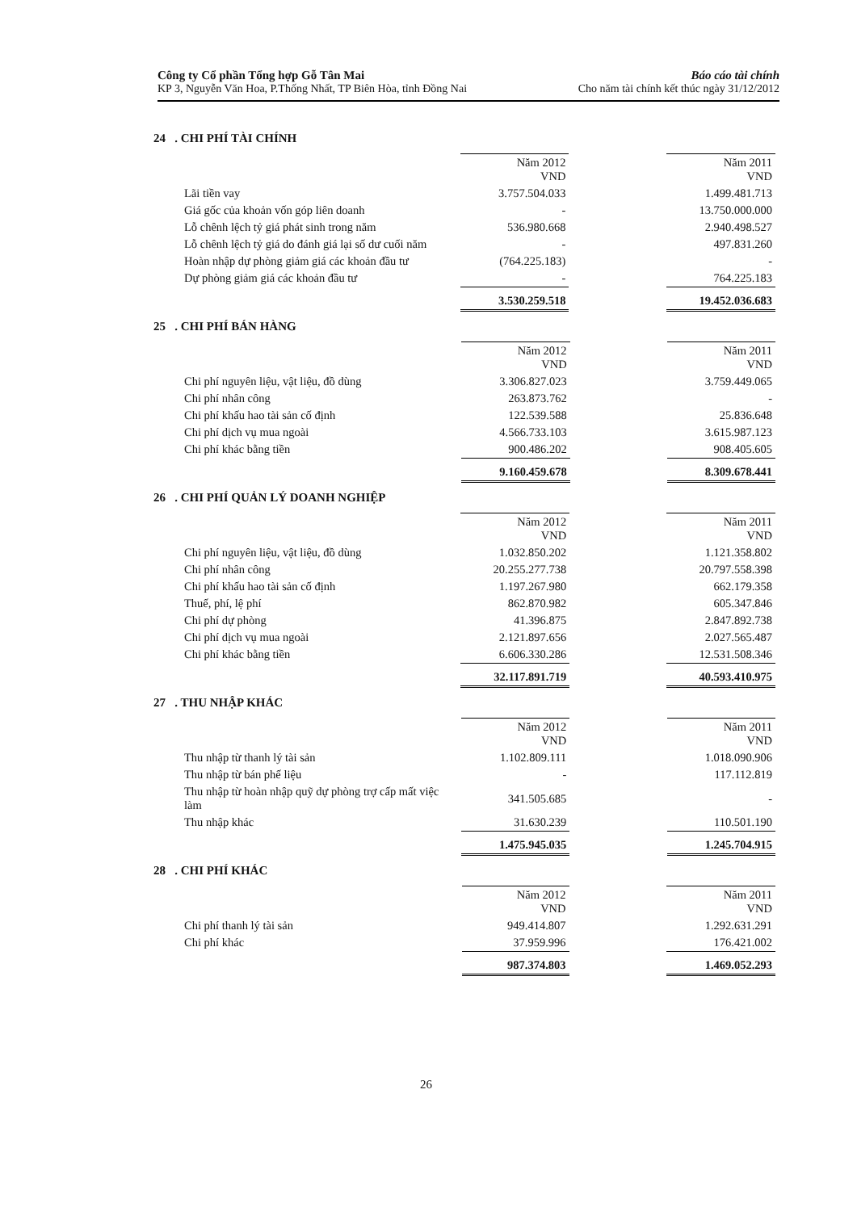Công ty Cổ phần Tổng hợp Gỗ Tân Mai
KP 3, Nguyễn Văn Hoa, P.Thống Nhất, TP Biên Hòa, tỉnh Đồng Nai
Báo cáo tài chính
Cho năm tài chính kết thúc ngày 31/12/2012
24 . CHI PHÍ TÀI CHÍNH
| | Năm 2012 VND | | Năm 2011 VND |
| Lãi tiền vay | 3.757.504.033 | | 1.499.481.713 |
| Giá gốc của khoản vốn góp liên doanh | - | | 13.750.000.000 |
| Lỗ chênh lệch tỷ giá phát sinh trong năm | 536.980.668 | | 2.940.498.527 |
| Lỗ chênh lệch tỷ giá do đánh giá lại số dư cuối năm | - | | 497.831.260 |
| Hoàn nhập dự phòng giảm giá các khoản đầu tư | (764.225.183) | | - |
| Dự phòng giảm giá các khoản đầu tư | - | | 764.225.183 |
| | 3.530.259.518 | | 19.452.036.683 |
25 . CHI PHÍ BÁN HÀNG
| | Năm 2012 VND | | Năm 2011 VND |
| Chi phí nguyên liệu, vật liệu, đồ dùng | 3.306.827.023 | | 3.759.449.065 |
| Chi phí nhân công | 263.873.762 | | - |
| Chi phí khấu hao tài sản cố định | 122.539.588 | | 25.836.648 |
| Chi phí dịch vụ mua ngoài | 4.566.733.103 | | 3.615.987.123 |
| Chi phí khác bằng tiền | 900.486.202 | | 908.405.605 |
| | 9.160.459.678 | | 8.309.678.441 |
26 . CHI PHÍ QUẢN LÝ DOANH NGHIỆP
| | Năm 2012 VND | | Năm 2011 VND |
| Chi phí nguyên liệu, vật liệu, đồ dùng | 1.032.850.202 | | 1.121.358.802 |
| Chi phí nhân công | 20.255.277.738 | | 20.797.558.398 |
| Chi phí khấu hao tài sản cố định | 1.197.267.980 | | 662.179.358 |
| Thuế, phí, lệ phí | 862.870.982 | | 605.347.846 |
| Chi phí dự phòng | 41.396.875 | | 2.847.892.738 |
| Chi phí dịch vụ mua ngoài | 2.121.897.656 | | 2.027.565.487 |
| Chi phí khác bằng tiền | 6.606.330.286 | | 12.531.508.346 |
| | 32.117.891.719 | | 40.593.410.975 |
27 . THU NHẬP KHÁC
| | Năm 2012 VND | | Năm 2011 VND |
| Thu nhập từ thanh lý tài sản | 1.102.809.111 | | 1.018.090.906 |
| Thu nhập từ bán phế liệu | - | | 117.112.819 |
| Thu nhập từ hoàn nhập quỹ dự phòng trợ cấp mất việc làm | 341.505.685 | | - |
| Thu nhập khác | 31.630.239 | | 110.501.190 |
| | 1.475.945.035 | | 1.245.704.915 |
28 . CHI PHÍ KHÁC
| | Năm 2012 VND | | Năm 2011 VND |
| Chi phí thanh lý tài sản | 949.414.807 | | 1.292.631.291 |
| Chi phí khác | 37.959.996 | | 176.421.002 |
| | 987.374.803 | | 1.469.052.293 |
26